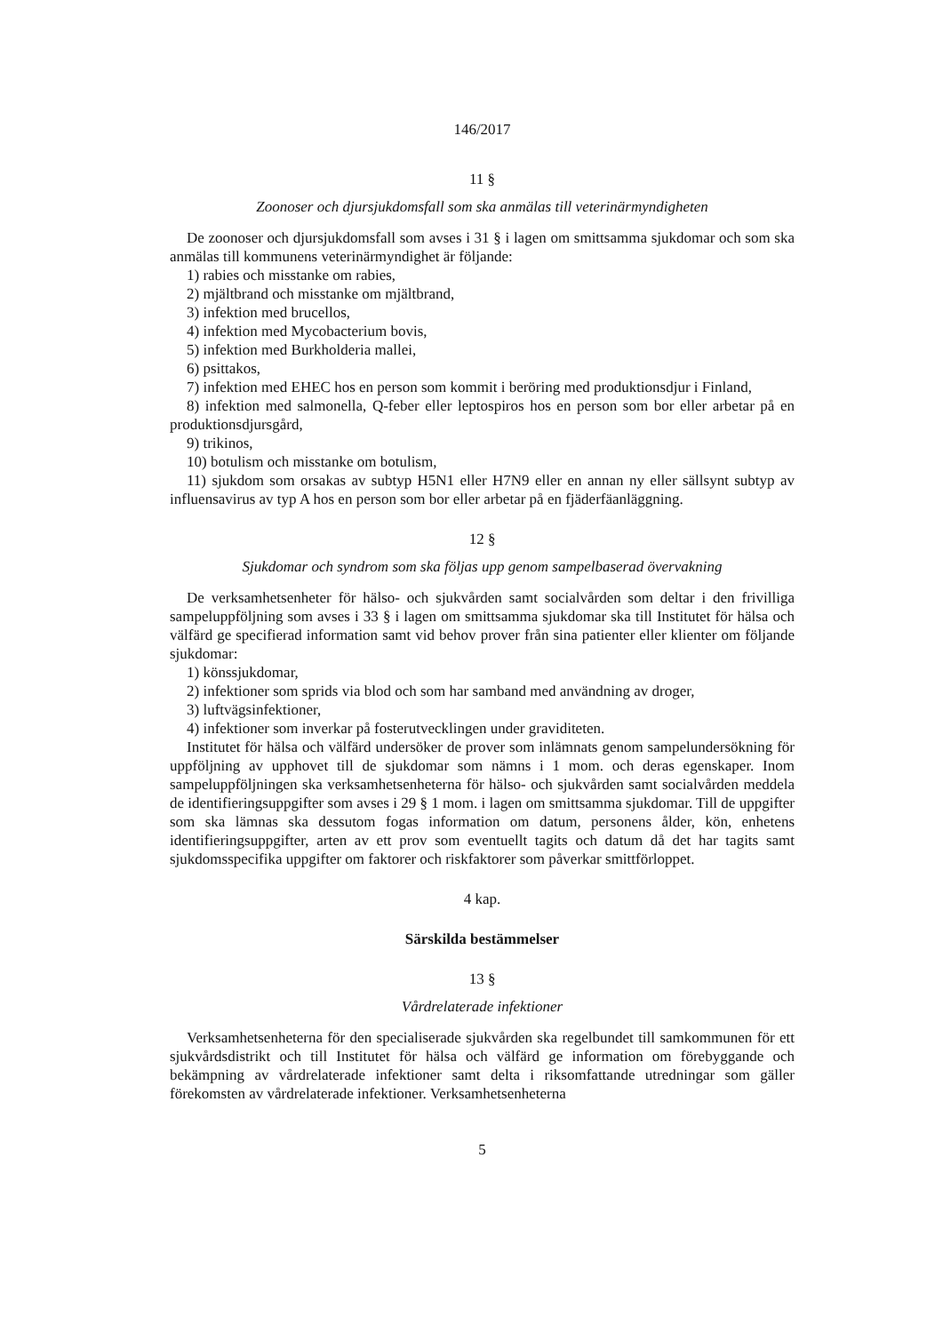146/2017
11 §
Zoonoser och djursjukdomsfall som ska anmälas till veterinärmyndigheten
De zoonoser och djursjukdomsfall som avses i 31 § i lagen om smittsamma sjukdomar och som ska anmälas till kommunens veterinärmyndighet är följande:
1) rabies och misstanke om rabies,
2) mjältbrand och misstanke om mjältbrand,
3) infektion med brucellos,
4) infektion med Mycobacterium bovis,
5) infektion med Burkholderia mallei,
6) psittakos,
7) infektion med EHEC hos en person som kommit i beröring med produktionsdjur i Finland,
8) infektion med salmonella, Q-feber eller leptospiros hos en person som bor eller arbetar på en produktionsdjursgård,
9) trikinos,
10) botulism och misstanke om botulism,
11) sjukdom som orsakas av subtyp H5N1 eller H7N9 eller en annan ny eller sällsynt subtyp av influensavirus av typ A hos en person som bor eller arbetar på en fjäderfäanläggning.
12 §
Sjukdomar och syndrom som ska följas upp genom sampelbaserad övervakning
De verksamhetsenheter för hälso- och sjukvården samt socialvården som deltar i den frivilliga sampeluppföljning som avses i 33 § i lagen om smittsamma sjukdomar ska till Institutet för hälsa och välfärd ge specifierad information samt vid behov prover från sina patienter eller klienter om följande sjukdomar:
1) könssjukdomar,
2) infektioner som sprids via blod och som har samband med användning av droger,
3) luftvägsinfektioner,
4) infektioner som inverkar på fosterutvecklingen under graviditeten.
Institutet för hälsa och välfärd undersöker de prover som inlämnats genom sampelundersökning för uppföljning av upphovet till de sjukdomar som nämns i 1 mom. och deras egenskaper. Inom sampeluppföljningen ska verksamhetsenheterna för hälso- och sjukvården samt socialvården meddela de identifieringsuppgifter som avses i 29 § 1 mom. i lagen om smittsamma sjukdomar. Till de uppgifter som ska lämnas ska dessutom fogas information om datum, personens ålder, kön, enhetens identifieringsuppgifter, arten av ett prov som eventuellt tagits och datum då det har tagits samt sjukdomsspecifika uppgifter om faktorer och riskfaktorer som påverkar smittförloppet.
4 kap.
Särskilda bestämmelser
13 §
Vårdrelaterade infektioner
Verksamhetsenheterna för den specialiserade sjukvården ska regelbundet till samkommunen för ett sjukvårdsdistrikt och till Institutet för hälsa och välfärd ge information om förebyggande och bekämpning av vårdrelaterade infektioner samt delta i riksomfattande utredningar som gäller förekomsten av vårdrelaterade infektioner. Verksamhetsenheterna
5